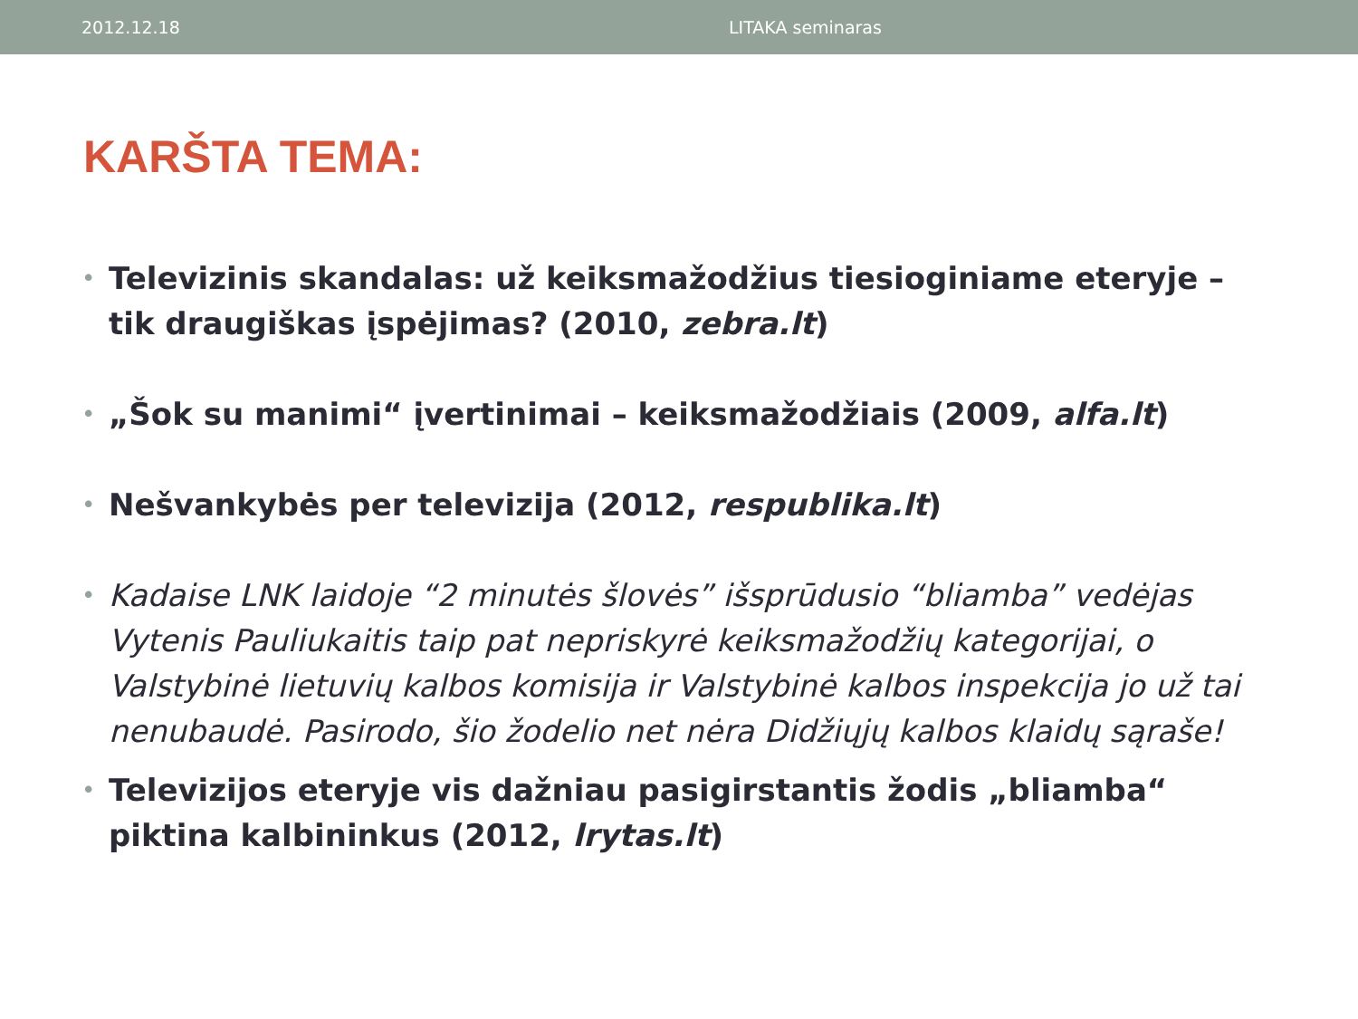2012.12.18 LITAKA seminaras
KARŠTA TEMA:
• Televizinis skandalas: už keiksmažodžius tiesioginiame eteryje – tik draugiškas įspėjimas? (2010, zebra.lt)
• „Šok su manimi“ įvertinimai – keiksmažodžiais (2009, alfa.lt)
• Nešvankybės per televizija (2012, respublika.lt)
• Kadaise LNK laidoje “2 minutės šlovės” išsprūdusio “bliamba” vedėjas Vytenis Pauliukaitis taip pat nepriskyrė keiksmažodžių kategorijai, o Valstybinė lietuvių kalbos komisija ir Valstybinė kalbos inspekcija jo už tai nenubaudė. Pasirodo, šio žodelio net nėra Didžiųjų kalbos klaidų sąraše!
• Televizijos eteryje vis dažniau pasigirstantis žodis „bliamba“ piktina kalbininkus (2012, lrytas.lt)